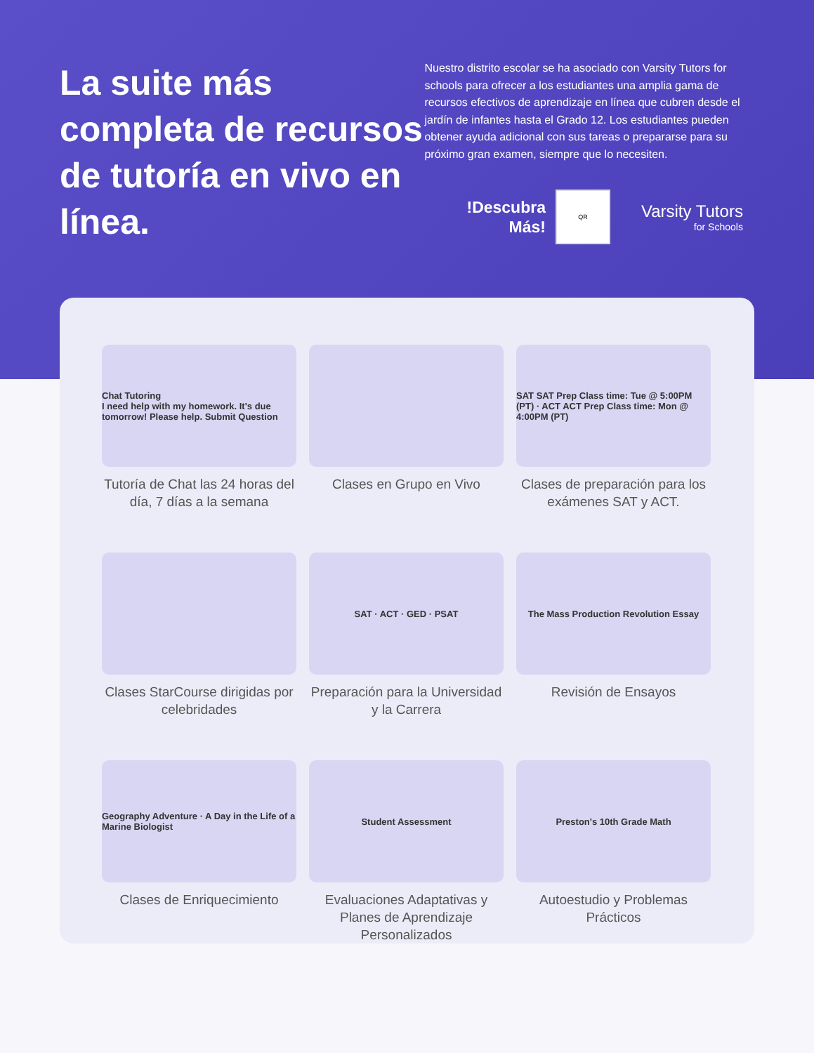La suite más completa de recursos de tutoría en vivo en línea.
Nuestro distrito escolar se ha asociado con Varsity Tutors for schools para ofrecer a los estudiantes una amplia gama de recursos efectivos de aprendizaje en línea que cubren desde el jardín de infantes hasta el Grado 12. Los estudiantes pueden obtener ayuda adicional con sus tareas o prepararse para su próximo gran examen, siempre que lo necesiten.
!Descubra
Más!
QR
Varsity Tutors
for Schools
Chat Tutoring
I need help with my homework. It's due tomorrow! Please help. Submit Question
Tutoría de Chat las 24 horas del día, 7 días a la semana
Clases en Grupo en Vivo
SAT SAT Prep Class time: Tue @ 5:00PM (PT) · ACT ACT Prep Class time: Mon @ 4:00PM (PT)
Clases de preparación para los exámenes SAT y ACT.
Clases StarCourse dirigidas por celebridades
SAT · ACT · GED · PSAT
Preparación para la Universidad y la Carrera
The Mass Production Revolution Essay
Revisión de Ensayos
Geography Adventure · A Day in the Life of a Marine Biologist
Clases de Enriquecimiento
Student Assessment
Evaluaciones Adaptativas y Planes de Aprendizaje Personalizados
Preston's 10th Grade Math
Autoestudio y Problemas Prácticos